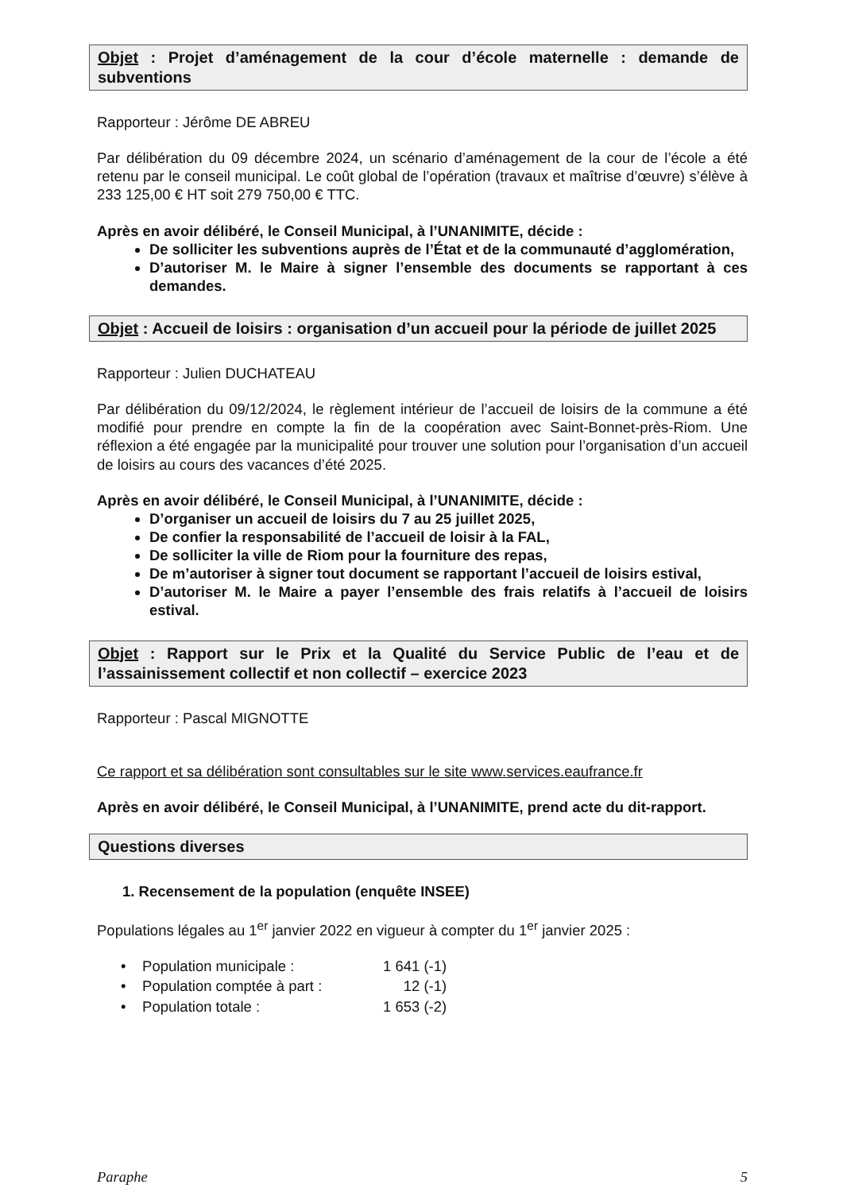Objet : Projet d’aménagement de la cour d’école maternelle : demande de subventions
Rapporteur : Jérôme DE ABREU
Par délibération du 09 décembre 2024, un scénario d’aménagement de la cour de l’école a été retenu par le conseil municipal. Le coût global de l’opération (travaux et maîtrise d’œuvre) s’élève à 233 125,00 € HT soit 279 750,00 € TTC.
Après en avoir délibéré, le Conseil Municipal, à l’UNANIMITE, décide :
De solliciter les subventions auprès de l’État et de la communauté d’agglomération,
D’autoriser M. le Maire à signer l’ensemble des documents se rapportant à ces demandes.
Objet : Accueil de loisirs : organisation d’un accueil pour la période de juillet 2025
Rapporteur : Julien DUCHATEAU
Par délibération du 09/12/2024, le règlement intérieur de l’accueil de loisirs de la commune a été modifié pour prendre en compte la fin de la coopération avec Saint-Bonnet-près-Riom. Une réflexion a été engagée par la municipalité pour trouver une solution pour l’organisation d’un accueil de loisirs au cours des vacances d’été 2025.
Après en avoir délibéré, le Conseil Municipal, à l’UNANIMITE, décide :
D’organiser un accueil de loisirs du 7 au 25 juillet 2025,
De confier la responsabilité de l’accueil de loisir à la FAL,
De solliciter la ville de Riom pour la fourniture des repas,
De m’autoriser à signer tout document se rapportant l’accueil de loisirs estival,
D’autoriser M. le Maire a payer l’ensemble des frais relatifs à l’accueil de loisirs estival.
Objet : Rapport sur le Prix et la Qualité du Service Public de l’eau et de l’assainissement collectif et non collectif – exercice 2023
Rapporteur : Pascal MIGNOTTE
Ce rapport et sa délibération sont consultables sur le site www.services.eaufrance.fr
Après en avoir délibéré, le Conseil Municipal, à l’UNANIMITE, prend acte du dit-rapport.
Questions diverses
1. Recensement de la population (enquête INSEE)
Populations légales au 1<sup>er</sup> janvier 2022 en vigueur à compter du 1<sup>er</sup> janvier 2025 :
| • Population municipale : | 1 641 (-1) |
| • Population comptée à part : | 12 (-1) |
| • Population totale : | 1 653 (-2) |
Paraphe 5